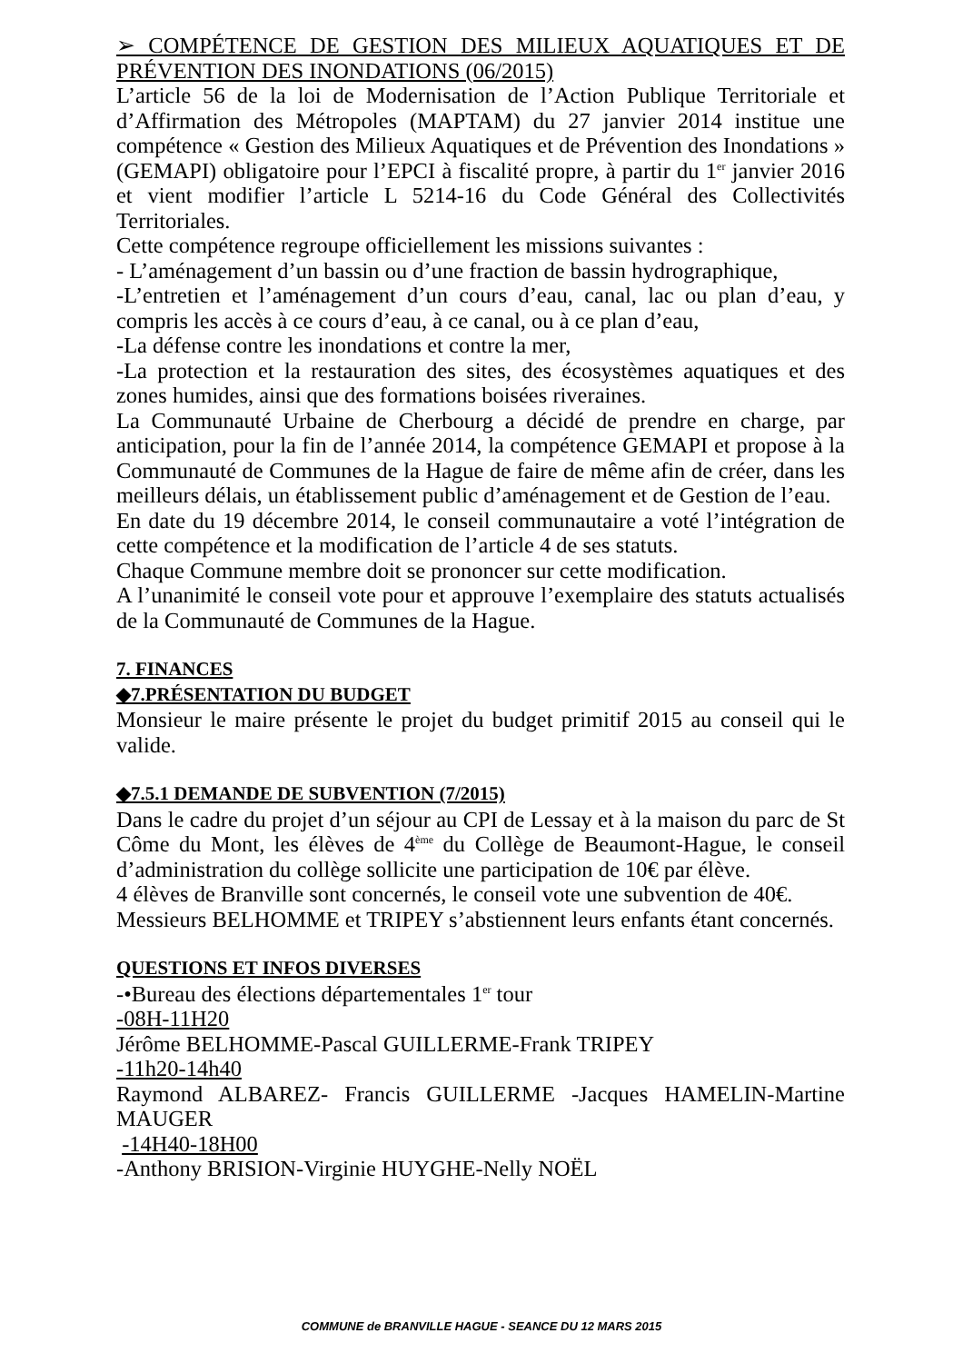➢ COMPÉTENCE DE GESTION DES MILIEUX AQUATIQUES ET DE PRÉVENTION DES INONDATIONS (06/2015)
L’article 56 de la loi de Modernisation de l’Action Publique Territoriale et d’Affirmation des Métropoles (MAPTAM) du 27 janvier 2014 institue une compétence « Gestion des Milieux Aquatiques et de Prévention des Inondations » (GEMAPI) obligatoire pour l’EPCI à fiscalité propre, à partir du 1<sup>er</sup> janvier 2016 et vient modifier l’article L 5214-16 du Code Général des Collectivités Territoriales.
Cette compétence regroupe officiellement les missions suivantes :
- L’aménagement d’un bassin ou d’une fraction de bassin hydrographique,
-L’entretien et l’aménagement d’un cours d’eau, canal, lac ou plan d’eau, y compris les accès à ce cours d’eau, à ce canal, ou à ce plan d’eau,
-La défense contre les inondations et contre la mer,
-La protection et la restauration des sites, des écosystèmes aquatiques et des zones humides, ainsi que des formations boisées riveraines.
La Communauté Urbaine de Cherbourg a décidé de prendre en charge, par anticipation, pour la fin de l’année 2014, la compétence GEMAPI et propose à la Communauté de Communes de la Hague de faire de même afin de créer, dans les meilleurs délais, un établissement public d’aménagement et de Gestion de l’eau.
En date du 19 décembre 2014, le conseil communautaire a voté l’intégration de cette compétence et la modification de l’article 4 de ses statuts.
Chaque Commune membre doit se prononcer sur cette modification.
A l’unanimité le conseil vote pour et approuve l’exemplaire des statuts actualisés de la Communauté de Communes de la Hague.
7. FINANCES
◆7.PRÉSENTATION DU BUDGET
Monsieur le maire présente le projet du budget primitif 2015 au conseil qui le valide.
◆7.5.1 DEMANDE DE SUBVENTION (7/2015)
Dans le cadre du projet d’un séjour au CPI de Lessay et à la maison du parc de St Côme du Mont, les élèves de 4<sup>ème</sup> du Collège de Beaumont-Hague, le conseil d’administration du collège sollicite une participation de 10€ par élève.
4 élèves de Branville sont concernés, le conseil vote une subvention de 40€.
Messieurs BELHOMME et TRIPEY s’abstiennent leurs enfants étant concernés.
QUESTIONS ET INFOS DIVERSES
-•Bureau des élections départementales 1<sup>er</sup> tour
-08H-11H20
Jérôme BELHOMME-Pascal GUILLERME-Frank TRIPEY
-11h20-14h40
Raymond ALBAREZ- Francis GUILLERME -Jacques HAMELIN-Martine MAUGER
-14H40-18H00
-Anthony BRISION-Virginie HUYGHE-Nelly NOËL
COMMUNE de BRANVILLE HAGUE - SEANCE DU 12 MARS 2015